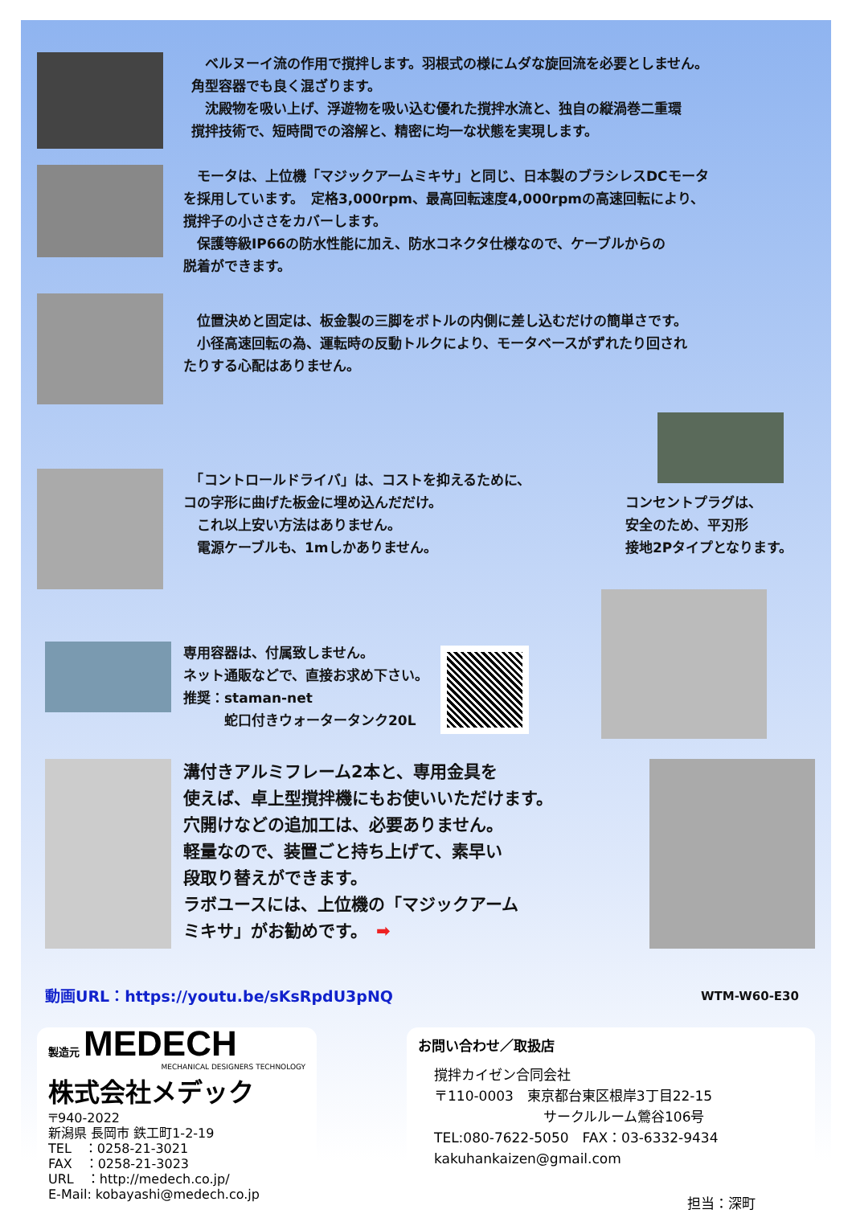ベルヌーイ流の作用で撹拌します。羽根式の様にムダな旋回流を必要としません。
角型容器でも良く混ざります。
　沈殿物を吸い上げ、浮遊物を吸い込む優れた撹拌水流と、独自の縦渦巻二重環
撹拌技術で、短時間での溶解と、精密に均一な状態を実現します。
　モータは、上位機「マジックアームミキサ」と同じ、日本製のブラシレスDCモータ
を採用しています。　定格3,000rpm、最高回転速度4,000rpmの高速回転により、
撹拌子の小ささをカバーします。
　保護等級IP66の防水性能に加え、防水コネクタ仕様なので、ケーブルからの
脱着ができます。
　位置決めと固定は、板金製の三脚をボトルの内側に差し込むだけの簡単さです。
　小径高速回転の為、運転時の反動トルクにより、モータベースがずれたり回され
たりする心配はありません。
　「コントロールドライバ」は、コストを抑えるために、
コの字形に曲げた板金に埋め込んだだけ。
　これ以上安い方法はありません。
　電源ケーブルも、1mしかありません。
コンセントプラグは、
安全のため、平刃形
接地2Pタイプとなります。
専用容器は、付属致しません。
ネット通販などで、直接お求め下さい。
推奨：staman-net
　　　蛇口付きウォータータンク20L
溝付きアルミフレーム2本と、専用金具を
使えば、卓上型撹拌機にもお使いいただけます。
穴開けなどの追加工は、必要ありません。
軽量なので、装置ごと持ち上げて、素早い
段取り替えができます。
ラボユースには、上位機の「マジックアーム
ミキサ」がお勧めです。　➡
動画URL：https://youtu.be/sKsRpdU3pNQ
WTM-W60-E30
製造元 MEDECH
MECHANICAL DESIGNERS TECHNOLOGY
株式会社メデック
〒940-2022
新潟県 長岡市 鉄工町1-2-19
TEL　：0258-21-3021
FAX　：0258-21-3023
URL　：http://medech.co.jp/
E-Mail: kobayashi@medech.co.jp
お問い合わせ／取扱店
撹拌カイゼン合同会社
〒110-0003　東京都台東区根岸3丁目22-15
　　　　　　　　サークルルーム鶯谷106号
TEL:080-7622-5050　FAX：03-6332-9434
kakuhankaizen@gmail.com
担当：深町